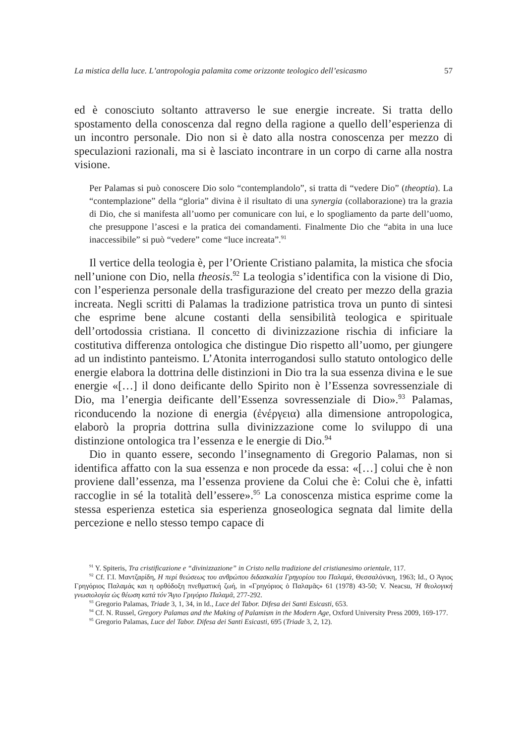La mistica della luce. L’antropologia palamita come orizzonte teologico dell’esicasmo 57
ed è conosciuto soltanto attraverso le sue energie increate. Si tratta dello spostamento della conoscenza dal regno della ragione a quello dell’esperienza di un incontro personale. Dio non si è dato alla nostra conoscenza per mezzo di speculazioni razionali, ma si è lasciato incontrare in un corpo di carne alla nostra visione.
Per Palamas si può conoscere Dio solo “contemplandolo”, si tratta di “vedere Dio” (theoptia). La “contemplazione” della “gloria” divina è il risultato di una synergia (collaborazione) tra la grazia di Dio, che si manifesta all’uomo per comunicare con lui, e lo spogliamento da parte dell’uomo, che presuppone l’ascesi e la pratica dei comandamenti. Finalmente Dio che “abita in una luce inaccessibile” si può “vedere” come “luce increata”.<sup>91</sup>
Il vertice della teologia è, per l’Oriente Cristiano palamita, la mistica che sfocia nell’unione con Dio, nella theosis.<sup>92</sup> La teologia s’identifica con la visione di Dio, con l’esperienza personale della trasfigurazione del creato per mezzo della grazia increata. Negli scritti di Palamas la tradizione patristica trova un punto di sintesi che esprime bene alcune costanti della sensibilità teologica e spirituale dell’ortodossia cristiana. Il concetto di divinizzazione rischia di inficiare la costitutiva differenza ontologica che distingue Dio rispetto all’uomo, per giungere ad un indistinto panteismo. L’Atonita interrogandosi sullo statuto ontologico delle energie elabora la dottrina delle distinzioni in Dio tra la sua essenza divina e le sue energie «[…] il dono deificante dello Spirito non è l’Essenza sovressenziale di Dio, ma l’energia deificante dell’Essenza sovressenziale di Dio».<sup>93</sup> Palamas, riconducendo la nozione di energia (ἐνέργεια) alla dimensione antropologica, elaborò la propria dottrina sulla divinizzazione come lo sviluppo di una distinzione ontologica tra l’essenza e le energie di Dio.<sup>94</sup>
Dio in quanto essere, secondo l’insegnamento di Gregorio Palamas, non si identifica affatto con la sua essenza e non procede da essa: «[…] colui che è non proviene dall’essenza, ma l’essenza proviene da Colui che è: Colui che è, infatti raccoglie in sé la totalità dell’essere».<sup>95</sup> La conoscenza mistica esprime come la stessa esperienza estetica sia esperienza gnoseologica segnata dal limite della percezione e nello stesso tempo capace di
<sup>91</sup> Y. Spiteris, Tra cristificazione e “divinizzazione” in Cristo nella tradizione del cristianesimo orientale, 117.
<sup>92</sup> Cf. Γ.Ι. Μαντζαρίδη, Η περί θεώσεως του ανθρώπου διδασκαλία Γρηγορίου του Παλαμά, Θεσσαλόνικη, 1963; Id., Ο Άγιος Γρηγόριος Παλαμάς και η ορθόδοξη πνεθματική ζωή, in «Γρηγόριος ὁ Παλαμᾶς» 61 (1978) 43-50; V. Neacsu, Ἡ θεολογική γνωσιολογία ὡς θέωση κατά τόν Ἅγιο Γριγόριο Παλαμᾶ, 277-292.
<sup>93</sup> Gregorio Palamas, Triade 3, 1, 34, in Id., Luce del Tabor. Difesa dei Santi Esicasti, 653.
<sup>94</sup> Cf. N. Russel, Gregory Palamas and the Making of Palamism in the Modern Age, Oxford University Press 2009, 169-177.
<sup>95</sup> Gregorio Palamas, Luce del Tabor. Difesa dei Santi Esicasti, 695 (Triade 3, 2, 12).